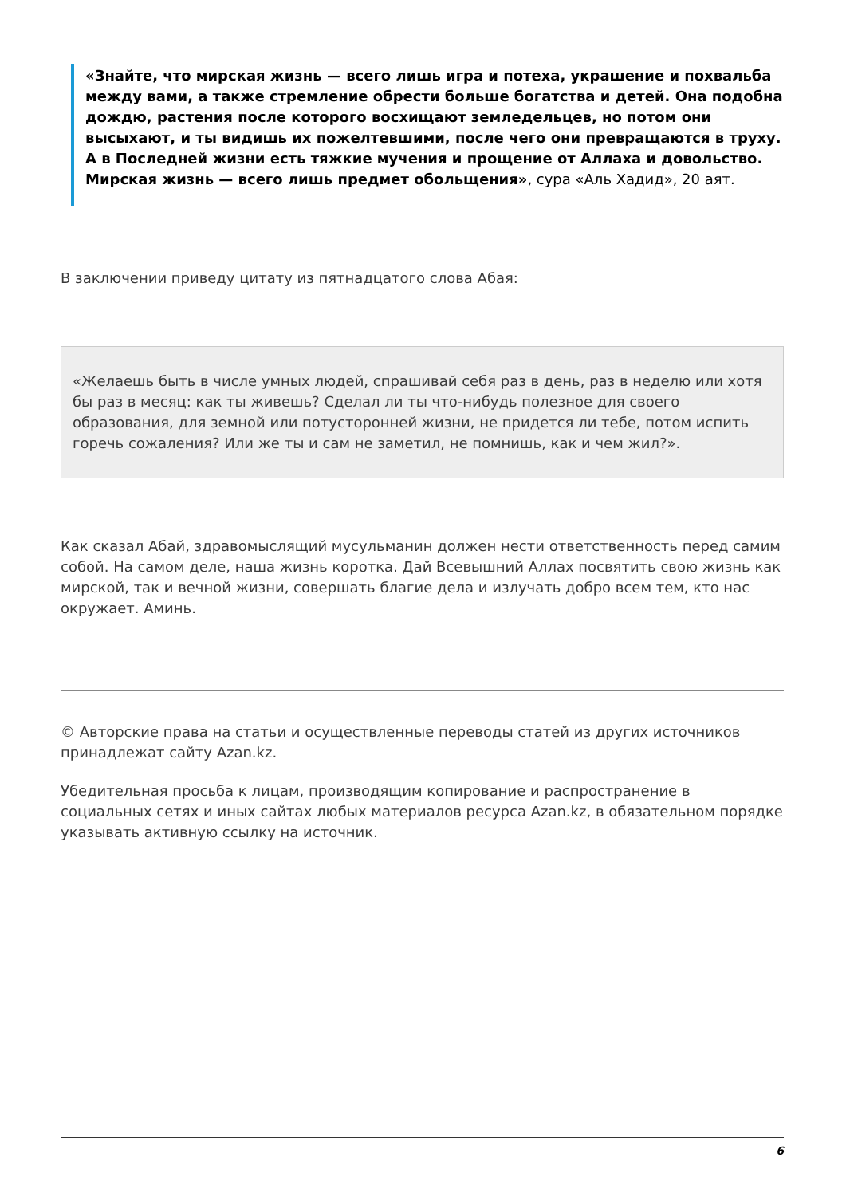«Знайте, что мирская жизнь — всего лишь игра и потеха, украшение и похвальба между вами, а также стремление обрести больше богатства и детей. Она подобна дождю, растения после которого восхищают земледельцев, но потом они высыхают, и ты видишь их пожелтевшими, после чего они превращаются в труху. А в Последней жизни есть тяжкие мучения и прощение от Аллаха и довольство. Мирская жизнь — всего лишь предмет обольщения», сура «Аль Хадид», 20 аят.
В заключении приведу цитату из пятнадцатого слова Абая:
«Желаешь быть в числе умных людей, спрашивай себя раз в день, раз в неделю или хотя бы раз в месяц: как ты живешь? Сделал ли ты что-нибудь полезное для своего образования, для земной или потусторонней жизни, не придется ли тебе, потом испить горечь сожаления? Или же ты и сам не заметил, не помнишь, как и чем жил?».
Как сказал Абай, здравомыслящий мусульманин должен нести ответственность перед самим собой. На самом деле, наша жизнь коротка. Дай Всевышний Аллах посвятить свою жизнь как мирской, так и вечной жизни, совершать благие дела и излучать добро всем тем, кто нас окружает. Аминь.
© Авторские права на статьи и осуществленные переводы статей из других источников принадлежат сайту Azan.kz.
Убедительная просьба к лицам, производящим копирование и распространение в социальных сетях и иных сайтах любых материалов ресурса Azan.kz, в обязательном порядке указывать активную ссылку на источник.
6